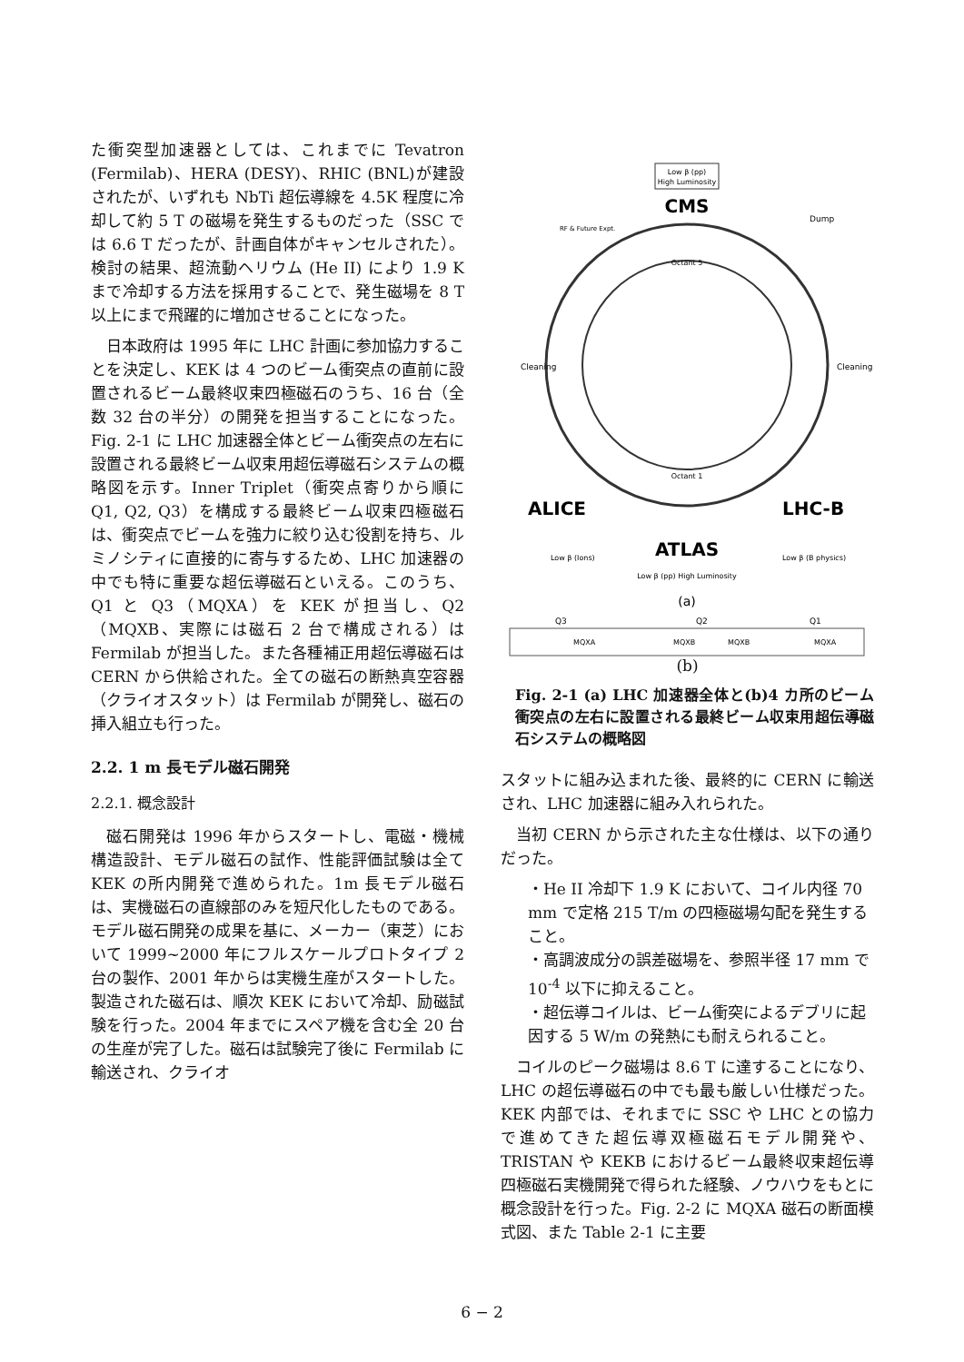た衝突型加速器としては、これまでに Tevatron (Fermilab)、HERA (DESY)、RHIC (BNL)が建設されたが、いずれも NbTi 超伝導線を 4.5K 程度に冷却して約 5 T の磁場を発生するものだった（SSC では 6.6 T だったが、計画自体がキャンセルされた）。検討の結果、超流動ヘリウム (He II) により 1.9 K まで冷却する方法を採用することで、発生磁場を 8 T 以上にまで飛躍的に増加させることになった。
日本政府は 1995 年に LHC 計画に参加協力することを決定し、KEK は 4 つのビーム衝突点の直前に設置されるビーム最終収束四極磁石のうち、16 台（全数 32 台の半分）の開発を担当することになった。Fig. 2-1 に LHC 加速器全体とビーム衝突点の左右に設置される最終ビーム収束用超伝導磁石システムの概略図を示す。Inner Triplet（衝突点寄りから順に Q1, Q2, Q3）を構成する最終ビーム収束四極磁石は、衝突点でビームを強力に絞り込む役割を持ち、ルミノシティに直接的に寄与するため、LHC 加速器の中でも特に重要な超伝導磁石といえる。このうち、Q1 と Q3（MQXA）を KEK が担当し、Q2（MQXB、実際には磁石 2 台で構成される）は Fermilab が担当した。また各種補正用超伝導磁石は CERN から供給された。全ての磁石の断熱真空容器（クライオスタット）は Fermilab が開発し、磁石の挿入組立も行った。
2.2. 1 m 長モデル磁石開発
2.2.1. 概念設計
磁石開発は 1996 年からスタートし、電磁・機械構造設計、モデル磁石の試作、性能評価試験は全て KEK の所内開発で進められた。1m 長モデル磁石は、実機磁石の直線部のみを短尺化したものである。モデル磁石開発の成果を基に、メーカー（東芝）において 1999~2000 年にフルスケールプロトタイプ 2 台の製作、2001 年からは実機生産がスタートした。製造された磁石は、順次 KEK において冷却、励磁試験を行った。2004 年までにスペア機を含む全 20 台の生産が完了した。磁石は試験完了後に Fermilab に輸送され、クライオ
Low β (pp)
High Luminosity
CMS
RF & Future Expt.
Dump
Cleaning
Cleaning
Octant 5
Octant 1
ALICE
LHC-B
ATLAS
Low β (Ions)
Low β (B physics)
Low β (pp) High Luminosity
(a)
Q3
Q2
Q1
MQXA
MQXB
MQXB
MQXA
(b)
Fig. 2-1 (a) LHC 加速器全体と(b)4 カ所のビーム衝突点の左右に設置される最終ビーム収束用超伝導磁石システムの概略図
スタットに組み込まれた後、最終的に CERN に輸送され、LHC 加速器に組み入れられた。
当初 CERN から示された主な仕様は、以下の通りだった。
・He II 冷却下 1.9 K において、コイル内径 70 mm で定格 215 T/m の四極磁場勾配を発生すること。
・高調波成分の誤差磁場を、参照半径 17 mm で 10<sup>-4</sup> 以下に抑えること。
・超伝導コイルは、ビーム衝突によるデブリに起因する 5 W/m の発熱にも耐えられること。
コイルのピーク磁場は 8.6 T に達することになり、LHC の超伝導磁石の中でも最も厳しい仕様だった。KEK 内部では、それまでに SSC や LHC との協力で進めてきた超伝導双極磁石モデル開発や、TRISTAN や KEKB におけるビーム最終収束超伝導四極磁石実機開発で得られた経験、ノウハウをもとに概念設計を行った。Fig. 2-2 に MQXA 磁石の断面模式図、また Table 2-1 に主要
6 − 2